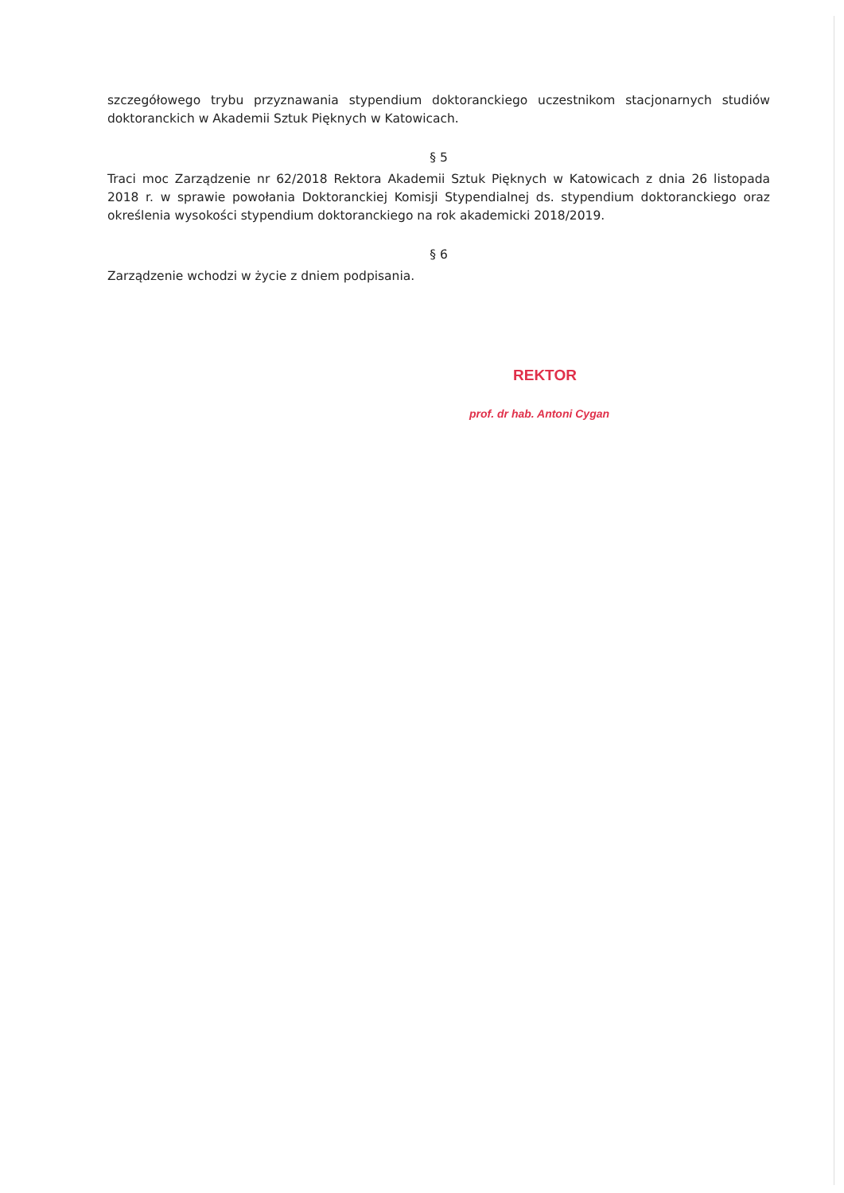szczegółowego trybu przyznawania stypendium doktoranckiego uczestnikom stacjonarnych studiów doktoranckich w Akademii Sztuk Pięknych w Katowicach.
§ 5
Traci moc Zarządzenie nr 62/2018 Rektora Akademii Sztuk Pięknych w Katowicach z dnia 26 listopada 2018 r. w sprawie powołania Doktoranckiej Komisji Stypendialnej ds. stypendium doktoranckiego oraz określenia wysokości stypendium doktoranckiego na rok akademicki 2018/2019.
§ 6
Zarządzenie wchodzi w życie z dniem podpisania.
REKTOR
prof. dr hab. Antoni Cygan